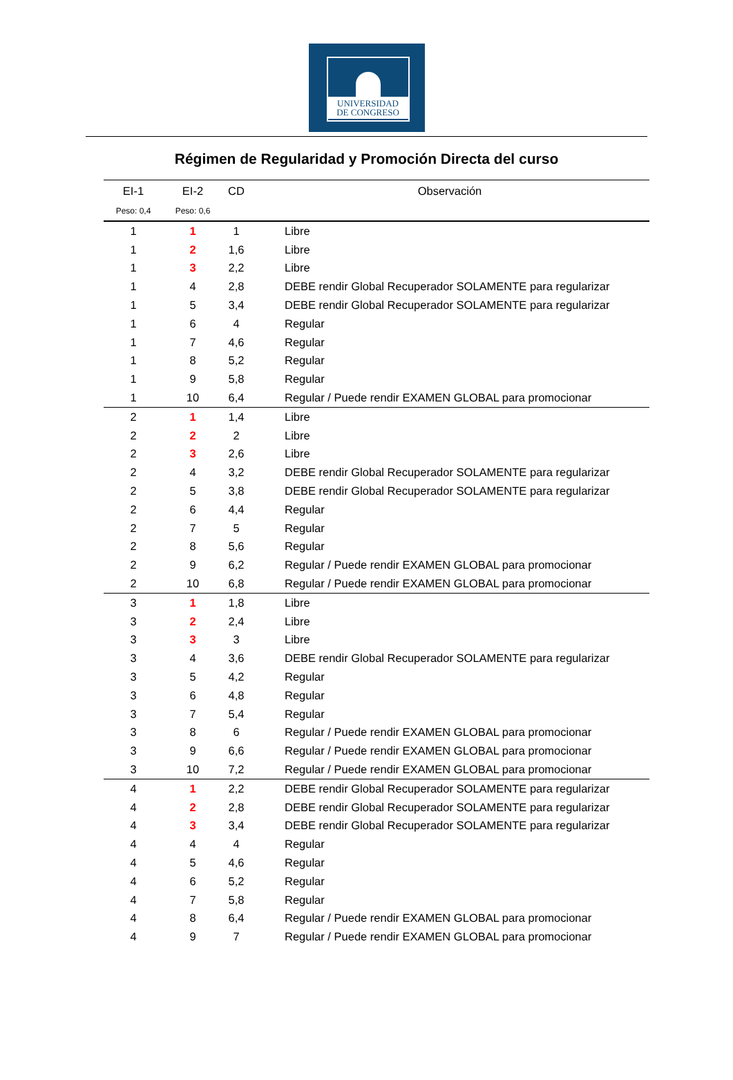UNIVERSIDAD
DE CONGRESO
Régimen de Regularidad y Promoción Directa del curso
| EI-1 | EI-2 | CD | Observación |
| --- | --- | --- | --- |
| Peso: 0,4 | Peso: 0,6 | | |
| 1 | 1 | 1 | Libre |
| 1 | 2 | 1,6 | Libre |
| 1 | 3 | 2,2 | Libre |
| 1 | 4 | 2,8 | DEBE rendir Global Recuperador SOLAMENTE para regularizar |
| 1 | 5 | 3,4 | DEBE rendir Global Recuperador SOLAMENTE para regularizar |
| 1 | 6 | 4 | Regular |
| 1 | 7 | 4,6 | Regular |
| 1 | 8 | 5,2 | Regular |
| 1 | 9 | 5,8 | Regular |
| 1 | 10 | 6,4 | Regular / Puede rendir EXAMEN GLOBAL para promocionar |
| 2 | 1 | 1,4 | Libre |
| 2 | 2 | 2 | Libre |
| 2 | 3 | 2,6 | Libre |
| 2 | 4 | 3,2 | DEBE rendir Global Recuperador SOLAMENTE para regularizar |
| 2 | 5 | 3,8 | DEBE rendir Global Recuperador SOLAMENTE para regularizar |
| 2 | 6 | 4,4 | Regular |
| 2 | 7 | 5 | Regular |
| 2 | 8 | 5,6 | Regular |
| 2 | 9 | 6,2 | Regular / Puede rendir EXAMEN GLOBAL para promocionar |
| 2 | 10 | 6,8 | Regular / Puede rendir EXAMEN GLOBAL para promocionar |
| 3 | 1 | 1,8 | Libre |
| 3 | 2 | 2,4 | Libre |
| 3 | 3 | 3 | Libre |
| 3 | 4 | 3,6 | DEBE rendir Global Recuperador SOLAMENTE para regularizar |
| 3 | 5 | 4,2 | Regular |
| 3 | 6 | 4,8 | Regular |
| 3 | 7 | 5,4 | Regular |
| 3 | 8 | 6 | Regular / Puede rendir EXAMEN GLOBAL para promocionar |
| 3 | 9 | 6,6 | Regular / Puede rendir EXAMEN GLOBAL para promocionar |
| 3 | 10 | 7,2 | Regular / Puede rendir EXAMEN GLOBAL para promocionar |
| 4 | 1 | 2,2 | DEBE rendir Global Recuperador SOLAMENTE para regularizar |
| 4 | 2 | 2,8 | DEBE rendir Global Recuperador SOLAMENTE para regularizar |
| 4 | 3 | 3,4 | DEBE rendir Global Recuperador SOLAMENTE para regularizar |
| 4 | 4 | 4 | Regular |
| 4 | 5 | 4,6 | Regular |
| 4 | 6 | 5,2 | Regular |
| 4 | 7 | 5,8 | Regular |
| 4 | 8 | 6,4 | Regular / Puede rendir EXAMEN GLOBAL para promocionar |
| 4 | 9 | 7 | Regular / Puede rendir EXAMEN GLOBAL para promocionar |